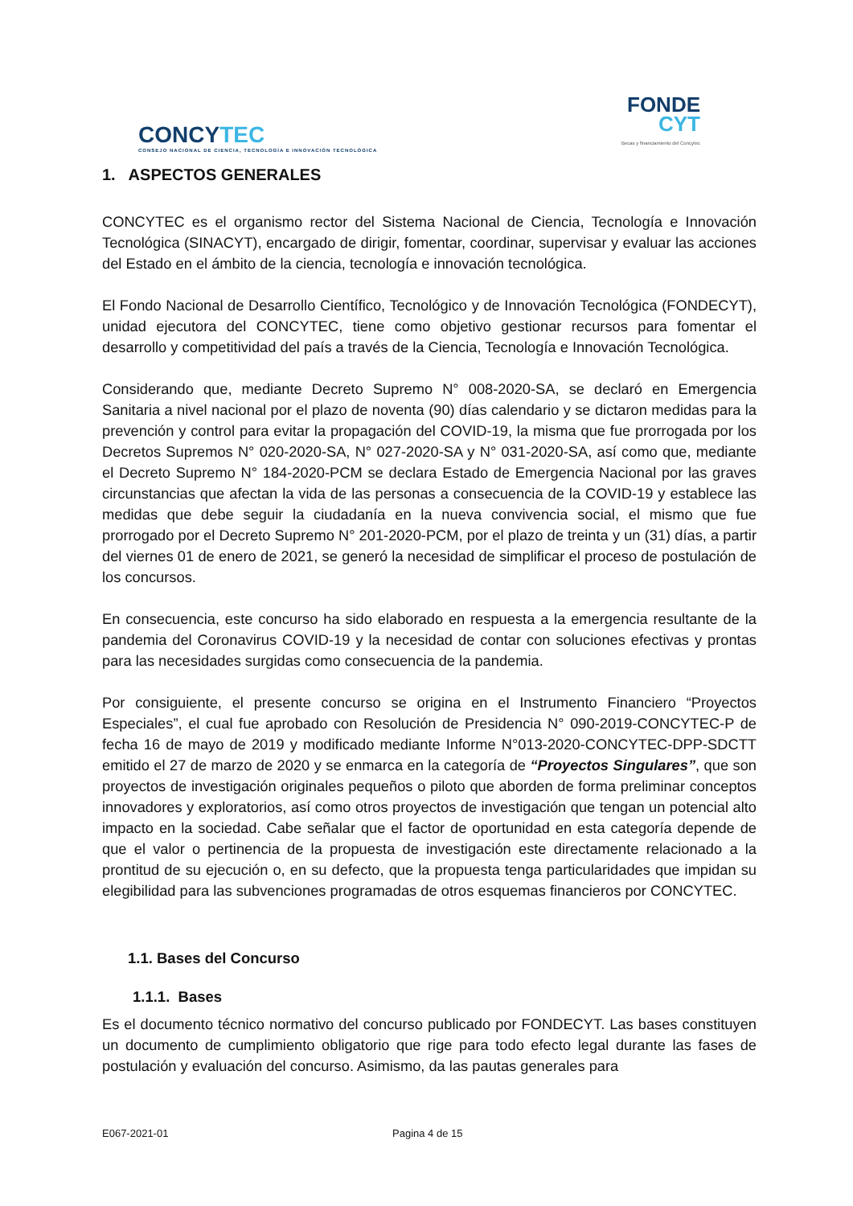CONCYTEC
CONSEJO NACIONAL DE CIENCIA, TECNOLOGÍA E INNOVACIÓN TECNOLÓGICA
FONDE
CYT
Becas y financiamiento del Concytec
1. ASPECTOS GENERALES
CONCYTEC es el organismo rector del Sistema Nacional de Ciencia, Tecnología e Innovación Tecnológica (SINACYT), encargado de dirigir, fomentar, coordinar, supervisar y evaluar las acciones del Estado en el ámbito de la ciencia, tecnología e innovación tecnológica.
El Fondo Nacional de Desarrollo Científico, Tecnológico y de Innovación Tecnológica (FONDECYT), unidad ejecutora del CONCYTEC, tiene como objetivo gestionar recursos para fomentar el desarrollo y competitividad del país a través de la Ciencia, Tecnología e Innovación Tecnológica.
Considerando que, mediante Decreto Supremo N° 008-2020-SA, se declaró en Emergencia Sanitaria a nivel nacional por el plazo de noventa (90) días calendario y se dictaron medidas para la prevención y control para evitar la propagación del COVID-19, la misma que fue prorrogada por los Decretos Supremos N° 020-2020-SA, N° 027-2020-SA y N° 031-2020-SA, así como que, mediante el Decreto Supremo N° 184-2020-PCM se declara Estado de Emergencia Nacional por las graves circunstancias que afectan la vida de las personas a consecuencia de la COVID-19 y establece las medidas que debe seguir la ciudadanía en la nueva convivencia social, el mismo que fue prorrogado por el Decreto Supremo N° 201-2020-PCM, por el plazo de treinta y un (31) días, a partir del viernes 01 de enero de 2021, se generó la necesidad de simplificar el proceso de postulación de los concursos.
En consecuencia, este concurso ha sido elaborado en respuesta a la emergencia resultante de la pandemia del Coronavirus COVID-19 y la necesidad de contar con soluciones efectivas y prontas para las necesidades surgidas como consecuencia de la pandemia.
Por consiguiente, el presente concurso se origina en el Instrumento Financiero “Proyectos Especiales”, el cual fue aprobado con Resolución de Presidencia N° 090-2019-CONCYTEC-P de fecha 16 de mayo de 2019 y modificado mediante Informe N°013-2020-CONCYTEC-DPP-SDCTT emitido el 27 de marzo de 2020 y se enmarca en la categoría de “Proyectos Singulares”, que son proyectos de investigación originales pequeños o piloto que aborden de forma preliminar conceptos innovadores y exploratorios, así como otros proyectos de investigación que tengan un potencial alto impacto en la sociedad. Cabe señalar que el factor de oportunidad en esta categoría depende de que el valor o pertinencia de la propuesta de investigación este directamente relacionado a la prontitud de su ejecución o, en su defecto, que la propuesta tenga particularidades que impidan su elegibilidad para las subvenciones programadas de otros esquemas financieros por CONCYTEC.
1.1. Bases del Concurso
1.1.1. Bases
Es el documento técnico normativo del concurso publicado por FONDECYT. Las bases constituyen un documento de cumplimiento obligatorio que rige para todo efecto legal durante las fases de postulación y evaluación del concurso. Asimismo, da las pautas generales para
E067-2021-01 Pagina 4 de 15